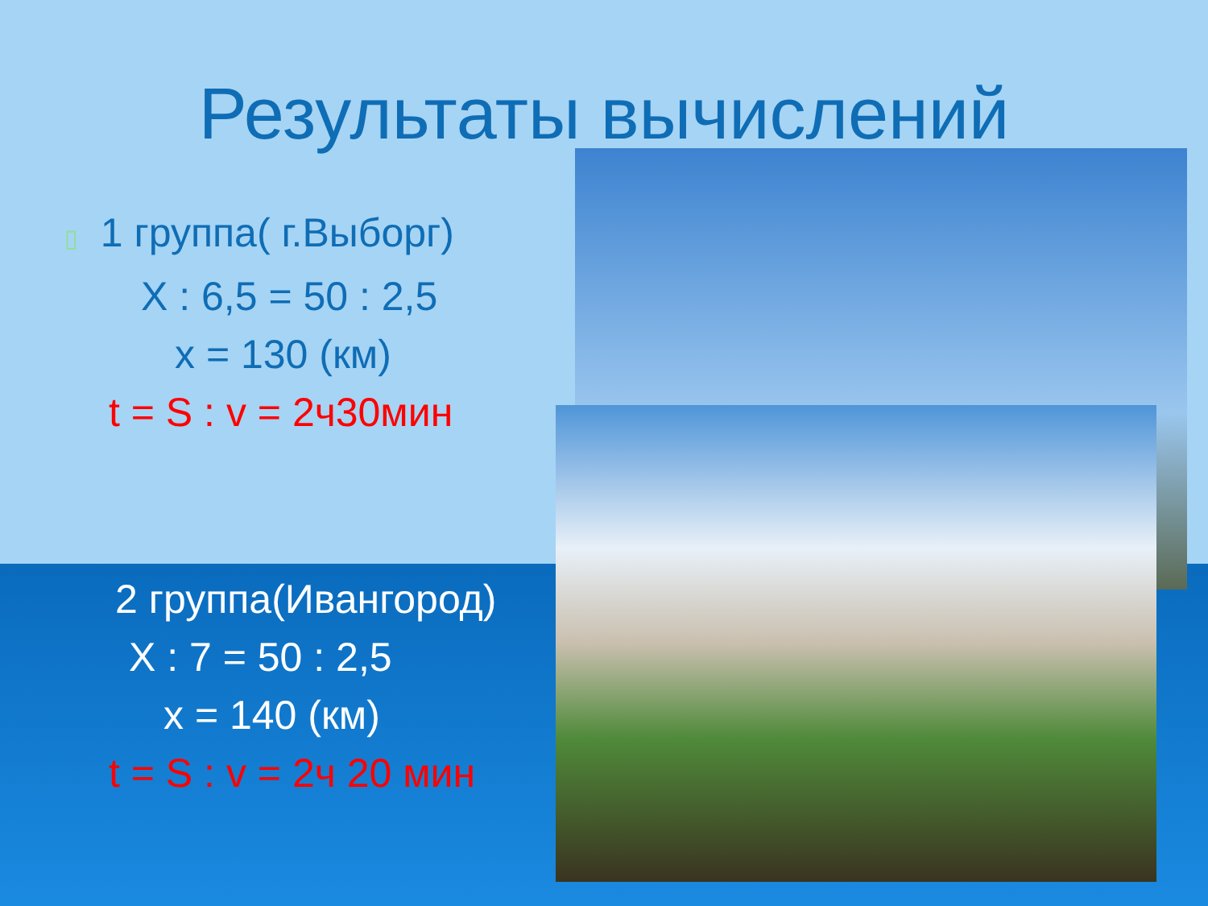Результаты вычислений
▯ 1 группа( г.Выборг)
X : 6,5 = 50 : 2,5
x = 130 (км)
t = S : v = 2ч30мин
2 группа(Ивангород)
X : 7 = 50 : 2,5
x = 140 (км)
t = S : v = 2ч 20 мин